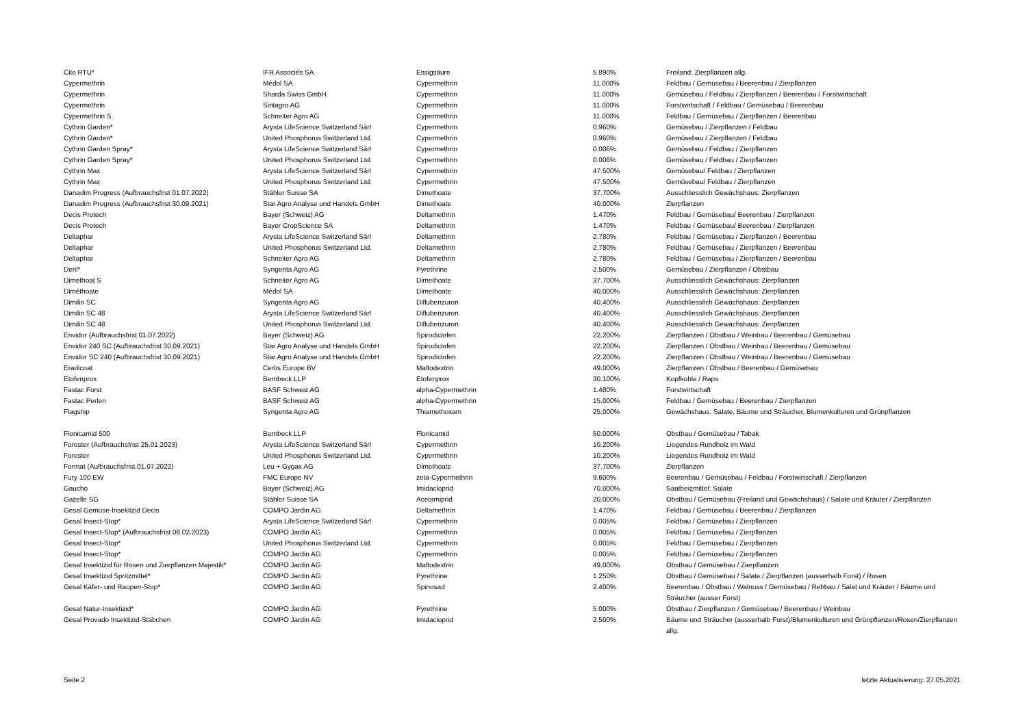| Cito RTU* | IFR Associés SA | Essigsäure | 5.890% | Freiland: Zierpflanzen allg. |
| Cypermethrin | Médol SA | Cypermethrin | 11.000% | Feldbau / Gemüsebau / Beerenbau / Zierpflanzen |
| Cypermethrin | Sharda Swiss GmbH | Cypermethrin | 11.000% | Gemüsebau / Feldbau / Zierpflanzen / Beerenbau / Forstwirtschaft |
| Cypermethrin | Sintagro AG | Cypermethrin | 11.000% | Forstwirtschaft / Feldbau / Gemüsebau / Beerenbau |
| Cypermethrin S | Schneiter Agro AG | Cypermethrin | 11.000% | Feldbau / Gemüsebau / Zierpflanzen / Beerenbau |
| Cythrin Garden* | Arysta LifeScience Switzerland Sàrl | Cypermethrin | 0.960% | Gemüsebau / Zierpflanzen / Feldbau |
| Cythrin Garden* | United Phosphorus Switzerland Ltd. | Cypermethrin | 0.960% | Gemüsebau / Zierpflanzen / Feldbau |
| Cythrin Garden Spray* | Arysta LifeScience Switzerland Sàrl | Cypermethrin | 0.006% | Gemüsebau / Feldbau / Zierpflanzen |
| Cythrin Garden Spray* | United Phosphorus Switzerland Ltd. | Cypermethrin | 0.006% | Gemüsebau / Feldbau / Zierpflanzen |
| Cythrin Max | Arysta LifeScience Switzerland Sàrl | Cypermethrin | 47.500% | Gemüsebau/ Feldbau / Zierpflanzen |
| Cythrin Max | United Phosphorus Switzerland Ltd. | Cypermethrin | 47.500% | Gemüsebau/ Feldbau / Zierpflanzen |
| Danadim Progress (Aufbrauchsfrist 01.07.2022) | Stähler Suisse SA | Dimethoate | 37.700% | Ausschliesslich Gewächshaus: Zierpflanzen |
| Danadim Progress (Aufbrauchsfrist 30.09.2021) | Star Agro Analyse und Handels GmbH | Dimethoate | 40.000% | Zierpflanzen |
| Decis Protech | Bayer (Schweiz) AG | Deltamethrin | 1.470% | Feldbau / Gemüsebau/ Beerenbau / Zierpflanzen |
| Decis Protech | Bayer CropScience SA | Deltamethrin | 1.470% | Feldbau / Gemüsebau/ Beerenbau / Zierpflanzen |
| Deltaphar | Arysta LifeScience Switzerland Sàrl | Deltamethrin | 2.780% | Feldbau / Gemüsebau / Zierpflanzen / Beerenbau |
| Deltaphar | United Phosphorus Switzerland Ltd. | Deltamethrin | 2.780% | Feldbau / Gemüsebau / Zierpflanzen / Beerenbau |
| Deltaphar | Schneiter Agro AG | Deltamethrin | 2.780% | Feldbau / Gemüsebau / Zierpflanzen / Beerenbau |
| Deril* | Syngenta Agro AG | Pyrethrine | 2.500% | Gemüsebau / Zierpflanzen / Obstbau |
| Dimethoat S | Schneiter Agro AG | Dimethoate | 37.700% | Ausschliesslich Gewächshaus: Zierpflanzen |
| Diméthoate | Médol SA | Dimethoate | 40.000% | Ausschliesslich Gewächshaus: Zierpflanzen |
| Dimilin SC | Syngenta Agro AG | Diflubenzuron | 40.400% | Ausschliesslich Gewächshaus: Zierpflanzen |
| Dimilin SC 48 | Arysta LifeScience Switzerland Sàrl | Diflubenzuron | 40.400% | Ausschliesslich Gewächshaus: Zierpflanzen |
| Dimilin SC 48 | United Phosphorus Switzerland Ltd. | Diflubenzuron | 40.400% | Ausschliesslich Gewächshaus: Zierpflanzen |
| Envidor (Aufbrauchsfrist 01.07.2022) | Bayer (Schweiz) AG | Spirodiclofen | 22.200% | Zierpflanzen / Obstbau / Weinbau / Beerenbau / Gemüsebau |
| Envidor 240 SC (Aufbrauchsfrist 30.09.2021) | Star Agro Analyse und Handels GmbH | Spirodiclofen | 22.200% | Zierpflanzen / Obstbau / Weinbau / Beerenbau / Gemüsebau |
| Envidor SC 240 (Aufbrauchsfrist 30.09.2021) | Star Agro Analyse und Handels GmbH | Spirodiclofen | 22.200% | Zierpflanzen / Obstbau / Weinbau / Beerenbau / Gemüsebau |
| Eradicoat | Certis Europe BV | Maltodextrin | 49.000% | Zierpflanzen / Obstbau / Beerenbau / Gemüsebau |
| Etofenprox | Bernbeck LLP | Etofenprox | 30.100% | Kopfkohle / Raps |
| Fastac Forst | BASF Schweiz AG | alpha-Cypermethrin | 1.480% | Forstwirtschaft |
| Fastac Perlen | BASF Schweiz AG | alpha-Cypermethrin | 15.000% | Feldbau / Gemüsebau / Beerenbau / Zierpflanzen |
| Flagship | Syngenta Agro AG | Thiamethoxam | 25.000% | Gewächshaus: Salate, Bäume und Sträucher, Blumenkulturen und Grünpflanzen |
| Flonicamid 500 | Bernbeck LLP | Flonicamid | 50.000% | Obstbau / Gemüsebau / Tabak |
| Forester (Aufbrauchsfrist 25.01.2023) | Arysta LifeScience Switzerland Sàrl | Cypermethrin | 10.200% | Liegendes Rundholz im Wald |
| Forester | United Phosphorus Switzerland Ltd. | Cypermethrin | 10.200% | Liegendes Rundholz im Wald |
| Format (Aufbrauchsfrist 01.07.2022) | Leu + Gygax AG | Dimethoate | 37.700% | Zierpflanzen |
| Fury 100 EW | FMC Europe NV | zeta-Cypermethrin | 9.600% | Beerenbau / Gemüsebau / Feldbau / Forstwirtschaft / Zierpflanzen |
| Gaucho | Bayer (Schweiz) AG | Imidacloprid | 70.000% | Saatbeizmittel: Salate |
| Gazelle SG | Stähler Suisse SA | Acetamiprid | 20.000% | Obstbau / Gemüsebau (Freiland und Gewächshaus) / Salate und Kräuter / Zierpflanzen |
| Gesal Gemüse-Insektizid Decis | COMPO Jardin AG | Deltamethrin | 1.470% | Feldbau / Gemüsebau / Beerenbau / Zierpflanzen |
| Gesal Insect-Stop* | Arysta LifeScience Switzerland Sàrl | Cypermethrin | 0.005% | Feldbau / Gemüsebau / Zierpflanzen |
| Gesal Insect-Stop* (Aufbrauchsfrist 08.02.2023) | COMPO Jardin AG | Cypermethrin | 0.005% | Feldbau / Gemüsebau / Zierpflanzen |
| Gesal Insect-Stop* | United Phosphorus Switzerland Ltd. | Cypermethrin | 0.005% | Feldbau / Gemüsebau / Zierpflanzen |
| Gesal Insect-Stop* | COMPO Jardin AG | Cypermethrin | 0.005% | Feldbau / Gemüsebau / Zierpflanzen |
| Gesal Insektizid für Rosen und Zierpflanzen Majestik* | COMPO Jardin AG | Maltodextrin | 49.000% | Obstbau / Gemüsebau / Zierpflanzen |
| Gesal Insektizid Spritzmittel* | COMPO Jardin AG | Pyrethrine | 1.250% | Obstbau / Gemüsebau / Salate / Zierpflanzen (ausserhalb Forst) / Rosen |
| Gesal Käfer- und Raupen-Stop* | COMPO Jardin AG | Spinosad | 2.400% | Beerenbau / Obstbau / Walnuss / Gemüsebau / Rebbau / Salat und Kräuter / Bäume und Sträucher (ausser Forst) |
| Gesal Natur-Insektizid* | COMPO Jardin AG | Pyrethrine | 5.000% | Obstbau / Zierpflanzen / Gemüsebau / Beerenbau / Weinbau |
| Gesal Provado Insektizid-Stäbchen | COMPO Jardin AG | Imidacloprid | 2.500% | Bäume und Sträucher (ausserhalb Forst)/Blumenkulturen und Grünpflanzen/Rosen/Zierpflanzen allg. |
Seite 2 letzte Aktualisierung: 27.05.2021